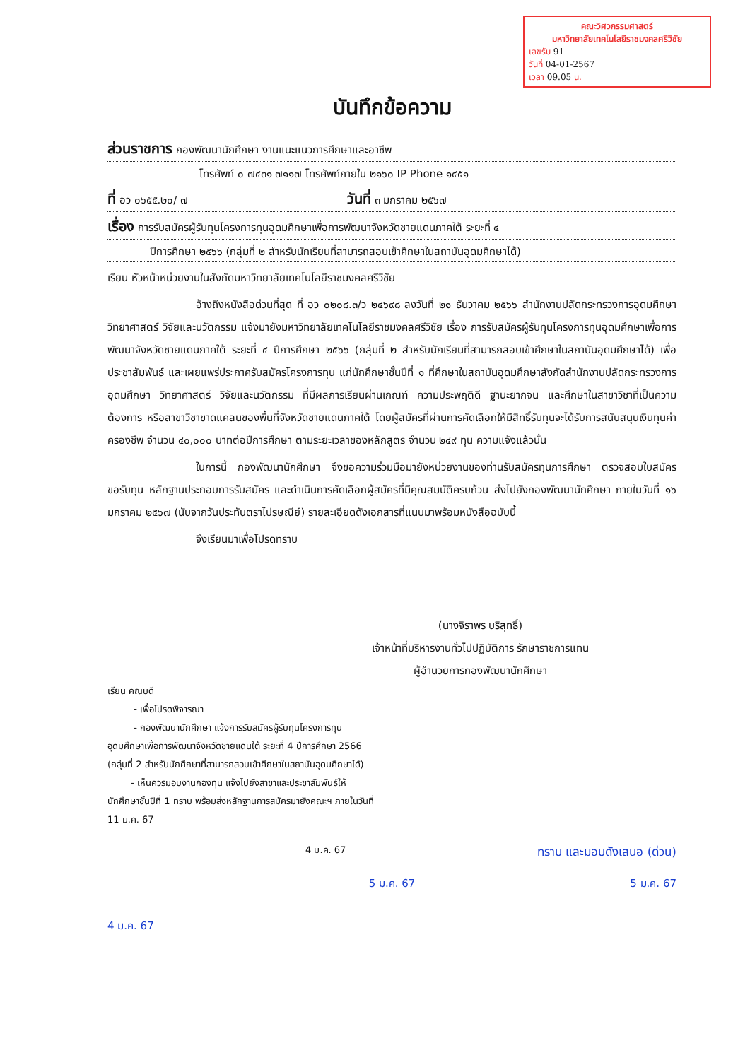คณะวิศวกรรมศาสตร์
มหาวิทยาลัยเทคโนโลยีราชมงคลศรีวิชัย
เลขรับ 91
วันที่ 04-01-2567
เวลา 09.05 น.
บันทึกข้อความ
ส่วนราชการ กองพัฒนานักศึกษา งานแนะแนวการศึกษาและอาชีพ
โทรศัพท์ ๐ ๗๔๓๑ ๗๑๑๗ โทรศัพท์ภายใน ๒๑๖๐ IP Phone ๑๔๕๑
ที่ อว ๐๖๕๕.๒๐/ ๗ วันที่ ๓ มกราคม ๒๕๖๗
เรื่อง การรับสมัครผู้รับทุนโครงการทุนอุดมศึกษาเพื่อการพัฒนาจังหวัดชายแดนภาคใต้ ระยะที่ ๔
ปีการศึกษา ๒๕๖๖ (กลุ่มที่ ๒ สำหรับนักเรียนที่สามารถสอบเข้าศึกษาในสถาบันอุดมศึกษาได้)
เรียน หัวหน้าหน่วยงานในสังกัดมหาวิทยาลัยเทคโนโลยีราชมงคลศรีวิชัย
อ้างถึงหนังสือด่วนที่สุด ที่ อว ๐๒๐๘.๓/ว ๒๔๖๙๘ ลงวันที่ ๒๑ ธันวาคม ๒๕๖๖ สำนักงานปลัดกระทรวงการอุดมศึกษา วิทยาศาสตร์ วิจัยและนวัตกรรม แจ้งมายังมหาวิทยาลัยเทคโนโลยีราชมงคลศรีวิชัย เรื่อง การรับสมัครผู้รับทุนโครงการทุนอุดมศึกษาเพื่อการพัฒนาจังหวัดชายแดนภาคใต้ ระยะที่ ๔ ปีการศึกษา ๒๕๖๖ (กลุ่มที่ ๒ สำหรับนักเรียนที่สามารถสอบเข้าศึกษาในสถาบันอุดมศึกษาได้) เพื่อประชาสัมพันธ์ และเผยแพร่ประกาศรับสมัครโครงการทุน แก่นักศึกษาชั้นปีที่ ๑ ที่ศึกษาในสถาบันอุดมศึกษาสังกัดสำนักงานปลัดกระทรวงการอุดมศึกษา วิทยาศาสตร์ วิจัยและนวัตกรรม ที่มีผลการเรียนผ่านเกณฑ์ ความประพฤติดี ฐานะยากจน และศึกษาในสาขาวิชาที่เป็นความต้องการ หรือสาขาวิชาขาดแคลนของพื้นที่จังหวัดชายแดนภาคใต้ โดยผู้สมัครที่ผ่านการคัดเลือกให้มีสิทธิ์รับทุนจะได้รับการสนับสนุนเงินทุนค่าครองชีพ จำนวน ๔๐,๐๐๐ บาทต่อปีการศึกษา ตามระยะเวลาของหลักสูตร จำนวน ๒๔๙ ทุน ความแจ้งแล้วนั้น
ในการนี้ กองพัฒนานักศึกษา จึงขอความร่วมมือมายังหน่วยงานของท่านรับสมัครทุนการศึกษา ตรวจสอบใบสมัครขอรับทุน หลักฐานประกอบการรับสมัคร และดำเนินการคัดเลือกผู้สมัครที่มีคุณสมบัติครบถ้วน ส่งไปยังกองพัฒนานักศึกษา ภายในวันที่ ๑๖ มกราคม ๒๕๖๗ (นับจากวันประทับตราไปรษณีย์) รายละเอียดดังเอกสารที่แนบมาพร้อมหนังสือฉบับนี้
จึงเรียนมาเพื่อโปรดทราบ
(นางจิราพร บริสุทธิ์)
เจ้าหน้าที่บริหารงานทั่วไปปฏิบัติการ รักษาราชการแทน
ผู้อำนวยการกองพัฒนานักศึกษา
เรียน คณบดี
- เพื่อโปรดพิจารณา
- กองพัฒนานักศึกษา แจ้งการรับสมัครผู้รับทุนโครงการทุนอุดมศึกษาเพื่อการพัฒนาจังหวัดชายแดนใต้ ระยะที่ 4 ปีการศึกษา 2566 (กลุ่มที่ 2 สำหรับนักศึกษาที่สามารถสอบเข้าศึกษาในสถาบันอุดมศึกษาได้)
- เห็นควรมอบงานกองทุน แจ้งไปยังสาขาและประชาสัมพันธ์ให้นักศึกษาชั้นปีที่ 1 ทราบ พร้อมส่งหลักฐานการสมัครมายังคณะฯ ภายในวันที่ 11 ม.ค. 67
4 ม.ค. 67 ทราบ และมอบดังเสนอ (ด่วน)
4 ม.ค. 67 5 ม.ค. 67 5 ม.ค. 67